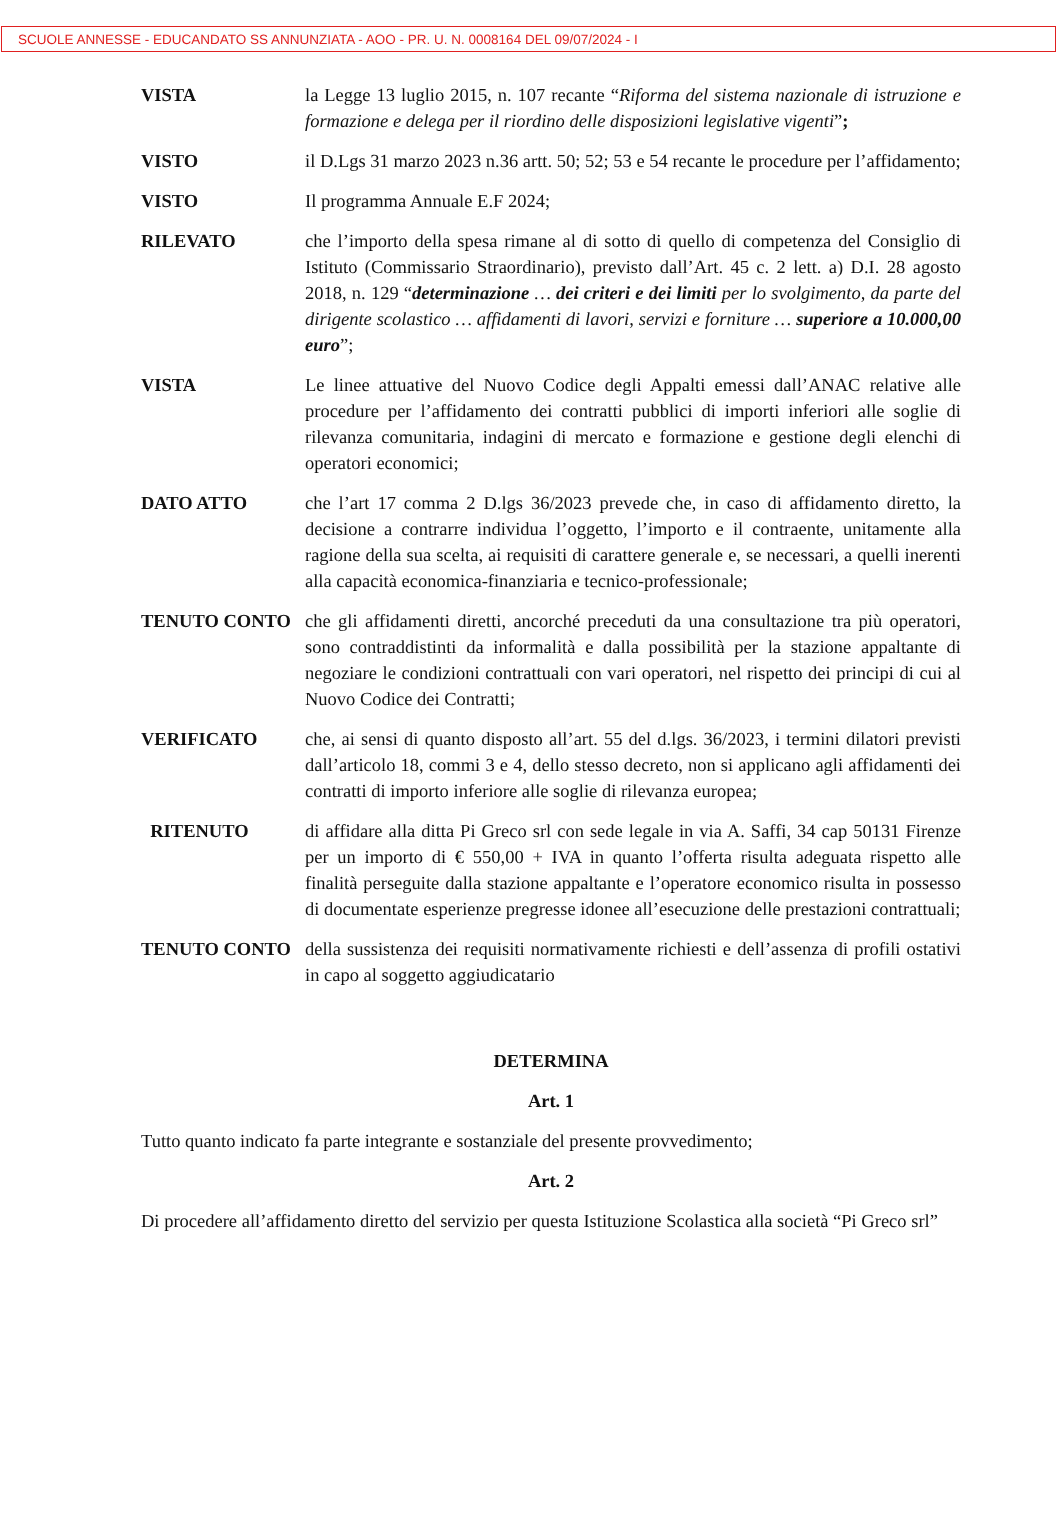SCUOLE ANNESSE - EDUCANDATO SS ANNUNZIATA - AOO - PR. U. N. 0008164 DEL 09/07/2024 - I
VISTA la Legge 13 luglio 2015, n. 107 recante “Riforma del sistema nazionale di istruzione e formazione e delega per il riordino delle disposizioni legislative vigenti”;
VISTO il D.Lgs 31 marzo 2023 n.36 artt. 50; 52; 53 e 54 recante le procedure per l’affidamento;
VISTO Il programma Annuale E.F 2024;
RILEVATO che l’importo della spesa rimane al di sotto di quello di competenza del Consiglio di Istituto (Commissario Straordinario), previsto dall’Art. 45 c. 2 lett. a) D.I. 28 agosto 2018, n. 129 “determinazione … dei criteri e dei limiti per lo svolgimento, da parte del dirigente scolastico … affidamenti di lavori, servizi e forniture … superiore a 10.000,00 euro”;
VISTA Le linee attuative del Nuovo Codice degli Appalti emessi dall’ANAC relative alle procedure per l’affidamento dei contratti pubblici di importi inferiori alle soglie di rilevanza comunitaria, indagini di mercato e formazione e gestione degli elenchi di operatori economici;
DATO ATTO che l’art 17 comma 2 D.lgs 36/2023 prevede che, in caso di affidamento diretto, la decisione a contrarre individua l’oggetto, l’importo e il contraente, unitamente alla ragione della sua scelta, ai requisiti di carattere generale e, se necessari, a quelli inerenti alla capacità economica-finanziaria e tecnico-professionale;
TENUTO CONTO che gli affidamenti diretti, ancorché preceduti da una consultazione tra più operatori, sono contraddistinti da informalità e dalla possibilità per la stazione appaltante di negoziare le condizioni contrattuali con vari operatori, nel rispetto dei principi di cui al Nuovo Codice dei Contratti;
VERIFICATO che, ai sensi di quanto disposto all’art. 55 del d.lgs. 36/2023, i termini dilatori previsti dall’articolo 18, commi 3 e 4, dello stesso decreto, non si applicano agli affidamenti dei contratti di importo inferiore alle soglie di rilevanza europea;
RITENUTO di affidare alla ditta Pi Greco srl con sede legale in via A. Saffi, 34 cap 50131 Firenze per un importo di € 550,00 + IVA in quanto l’offerta risulta adeguata rispetto alle finalità perseguite dalla stazione appaltante e l’operatore economico risulta in possesso di documentate esperienze pregresse idonee all’esecuzione delle prestazioni contrattuali;
TENUTO CONTO della sussistenza dei requisiti normativamente richiesti e dell’assenza di profili ostativi in capo al soggetto aggiudicatario
DETERMINA
Art. 1
Tutto quanto indicato fa parte integrante e sostanziale del presente provvedimento;
Art. 2
Di procedere all’affidamento diretto del servizio per questa Istituzione Scolastica alla società “Pi Greco srl”